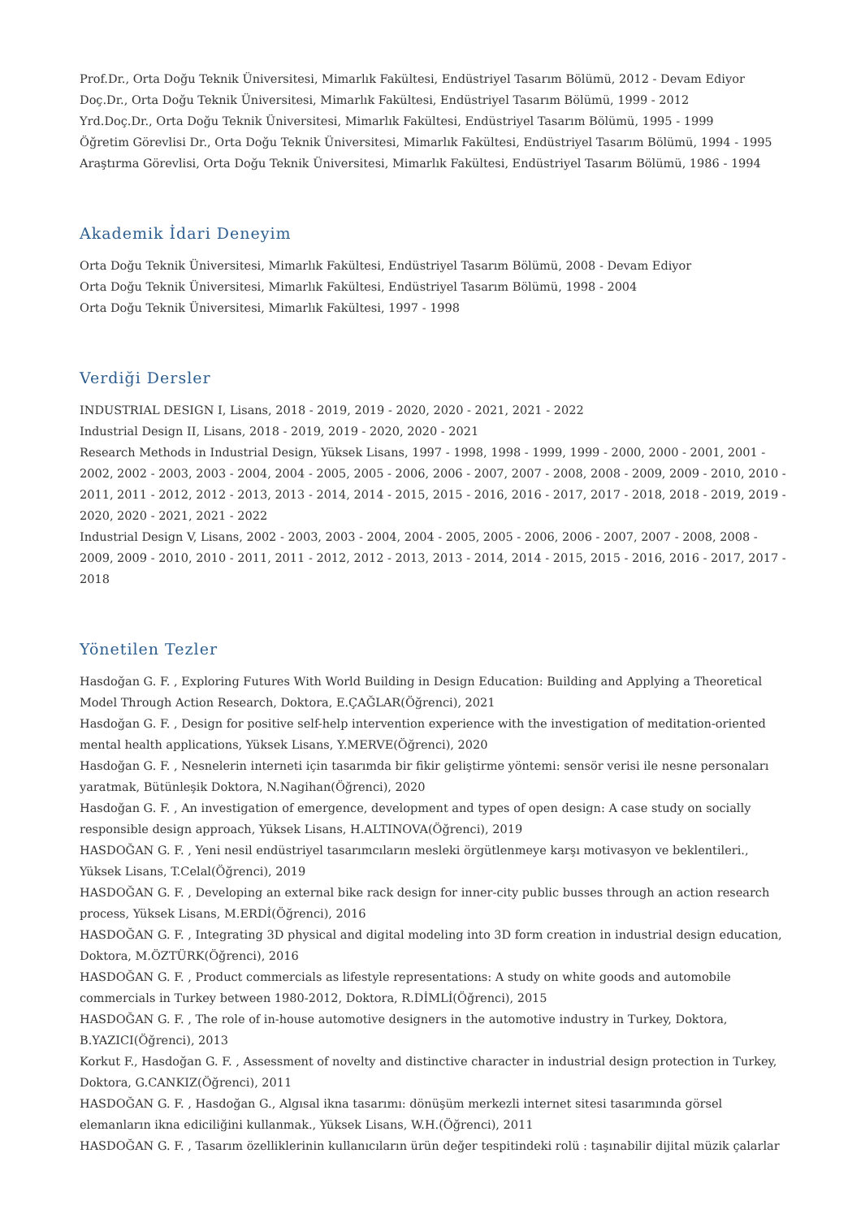Prof.Dr., Orta Doğu Teknik Üniversitesi, Mimarlık Fakültesi, Endüstriyel Tasarım Bölümü, 2012 - Devam Ediyor
Doç.Dr., Orta Doğu Teknik Üniversitesi, Mimarlık Fakültesi, Endüstriyel Tasarım Bölümü, 1999 - 2012
Yrd.Doç.Dr., Orta Doğu Teknik Üniversitesi, Mimarlık Fakültesi, Endüstriyel Tasarım Bölümü, 1995 - 1999
Öğretim Görevlisi Dr., Orta Doğu Teknik Üniversitesi, Mimarlık Fakültesi, Endüstriyel Tasarım Bölümü, 1994 - 1995
Araştırma Görevlisi, Orta Doğu Teknik Üniversitesi, Mimarlık Fakültesi, Endüstriyel Tasarım Bölümü, 1986 - 1994
Akademik İdari Deneyim
Orta Doğu Teknik Üniversitesi, Mimarlık Fakültesi, Endüstriyel Tasarım Bölümü, 2008 - Devam Ediyor
Orta Doğu Teknik Üniversitesi, Mimarlık Fakültesi, Endüstriyel Tasarım Bölümü, 1998 - 2004
Orta Doğu Teknik Üniversitesi, Mimarlık Fakültesi, 1997 - 1998
Verdiği Dersler
INDUSTRIAL DESIGN I, Lisans, 2018 - 2019, 2019 - 2020, 2020 - 2021, 2021 - 2022
Industrial Design II, Lisans, 2018 - 2019, 2019 - 2020, 2020 - 2021
Research Methods in Industrial Design, Yüksek Lisans, 1997 - 1998, 1998 - 1999, 1999 - 2000, 2000 - 2001, 2001 - 2002, 2002 - 2003, 2003 - 2004, 2004 - 2005, 2005 - 2006, 2006 - 2007, 2007 - 2008, 2008 - 2009, 2009 - 2010, 2010 - 2011, 2011 - 2012, 2012 - 2013, 2013 - 2014, 2014 - 2015, 2015 - 2016, 2016 - 2017, 2017 - 2018, 2018 - 2019, 2019 - 2020, 2020 - 2021, 2021 - 2022
Industrial Design V, Lisans, 2002 - 2003, 2003 - 2004, 2004 - 2005, 2005 - 2006, 2006 - 2007, 2007 - 2008, 2008 - 2009, 2009 - 2010, 2010 - 2011, 2011 - 2012, 2012 - 2013, 2013 - 2014, 2014 - 2015, 2015 - 2016, 2016 - 2017, 2017 - 2018
Yönetilen Tezler
Hasdoğan G. F. , Exploring Futures With World Building in Design Education: Building and Applying a Theoretical Model Through Action Research, Doktora, E.ÇAĞLAR(Öğrenci), 2021
Hasdoğan G. F. , Design for positive self-help intervention experience with the investigation of meditation-oriented mental health applications, Yüksek Lisans, Y.MERVE(Öğrenci), 2020
Hasdoğan G. F. , Nesnelerin interneti için tasarımda bir fikir geliştirme yöntemi: sensör verisi ile nesne personaları yaratmak, Bütünleşik Doktora, N.Nagihan(Öğrenci), 2020
Hasdoğan G. F. , An investigation of emergence, development and types of open design: A case study on socially responsible design approach, Yüksek Lisans, H.ALTINOVA(Öğrenci), 2019
HASDOĞAN G. F. , Yeni nesil endüstriyel tasarımcıların mesleki örgütlenmeye karşı motivasyon ve beklentileri., Yüksek Lisans, T.Celal(Öğrenci), 2019
HASDOĞAN G. F. , Developing an external bike rack design for inner-city public busses through an action research process, Yüksek Lisans, M.ERDİ(Öğrenci), 2016
HASDOĞAN G. F. , Integrating 3D physical and digital modeling into 3D form creation in industrial design education, Doktora, M.ÖZTÜRK(Öğrenci), 2016
HASDOĞAN G. F. , Product commercials as lifestyle representations: A study on white goods and automobile commercials in Turkey between 1980-2012, Doktora, R.DİMLİ(Öğrenci), 2015
HASDOĞAN G. F. , The role of in-house automotive designers in the automotive industry in Turkey, Doktora, B.YAZICI(Öğrenci), 2013
Korkut F., Hasdoğan G. F. , Assessment of novelty and distinctive character in industrial design protection in Turkey, Doktora, G.CANKIZ(Öğrenci), 2011
HASDOĞAN G. F. , Hasdoğan G., Algısal ikna tasarımı: dönüşüm merkezli internet sitesi tasarımında görsel elemanların ikna ediciliğini kullanmak., Yüksek Lisans, W.H.(Öğrenci), 2011
HASDOĞAN G. F. , Tasarım özelliklerinin kullanıcıların ürün değer tespitindeki rolü : taşınabilir dijital müzik çalarlar